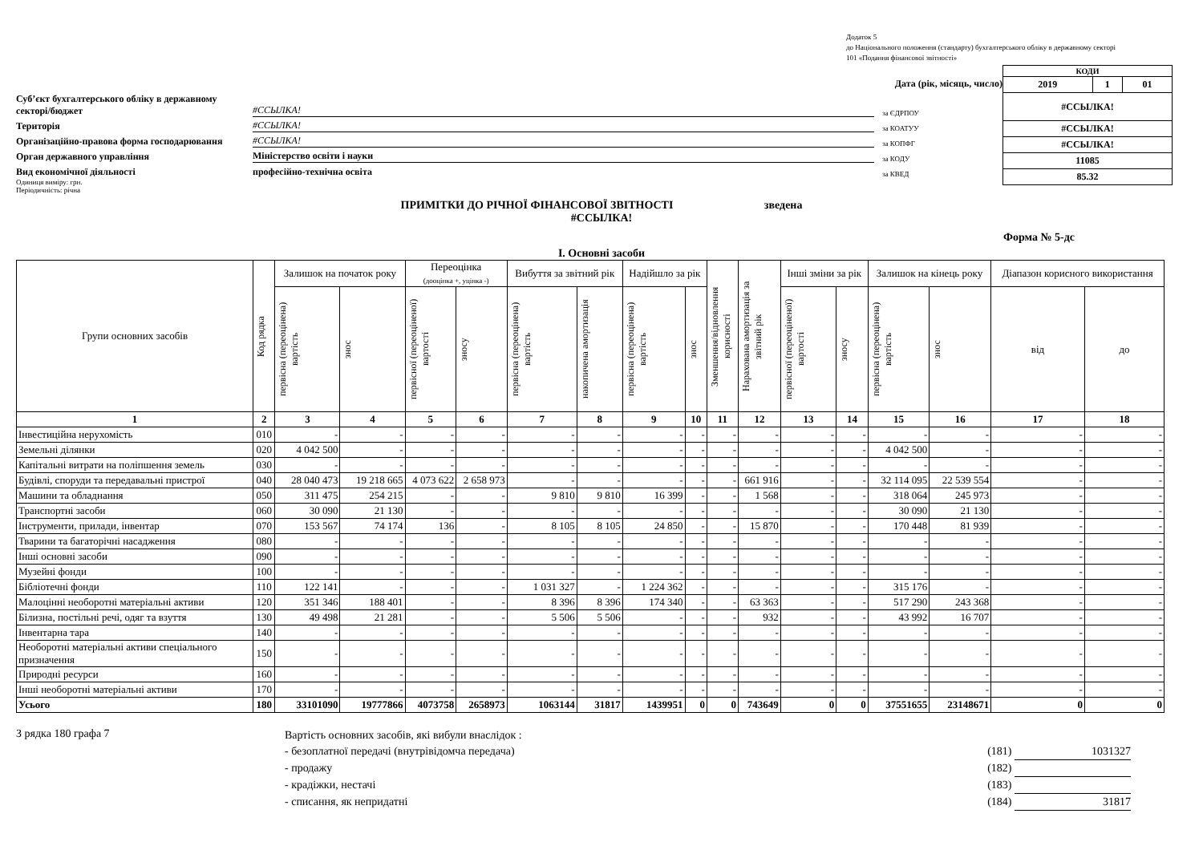Додаток 5
до Національного положення (стандарту) бухгалтерського обліку в державному секторі
101 «Подання фінансової звітності»
Дата (рік, місяць, число)
Суб’єкт бухгалтерського обліку в державному секторі/бюджет #ССЫЛКА! за ЄДРПОУ
Територія #ССЫЛКА! за КОАТУУ
Організаційно-правова форма господарювання #ССЫЛКА! за КОПФГ
Орган державного управління Міністерство освіти і науки за КОДУ
Вид економічної діяльності професійно-технічна освіта за КВЕД
Одиниця виміру: грн.
Періодичність: річна
| КОДИ | | |
| 2019 | 1 | 01 |
| #ССЫЛКА! | | |
| #ССЫЛКА! | | |
| #ССЫЛКА! | | |
| 11085 | | |
| 85.32 | | |
ПРИМІТКИ ДО РІЧНОЇ ФІНАНСОВОЇ ЗВІТНОСТІ зведена
#ССЫЛКА!
Форма № 5-дс
I. Основні засоби
| Групи основних засобів | Код рядка | Залишок на початок року | | Переоцінка (дооцінка +, уцінка -) | | Вибуття за звітний рік | | Надійшло за рік | | Зменшення/відновлення корисності | Нарахована амортизація за звітний рік | Інші зміни за рік | | Залишок на кінець року | | Діапазон корисного використання | |
| --- | --- | --- | --- | --- | --- | --- | --- | --- | --- | --- | --- | --- | --- | --- | --- | --- | --- |
| | | первісна (переоцінена) вартість | знос | первісної (переоціненої) вартості | зносу | первісна (переоцінена) вартість | накопичена амортизація | первісна (переоцінена) вартість | знос | | | первісної (переоціненої) вартості | зносу | первісна (переоцінена) вартість | знос | від | до |
| 1 | 2 | 3 | 4 | 5 | 6 | 7 | 8 | 9 | 10 | 11 | 12 | 13 | 14 | 15 | 16 | 17 | 18 |
| Інвестиційна нерухомість | 010 | - | - | - | - | - | - | - | - | - | - | - | - | - | - | - | - |
| Земельні ділянки | 020 | 4 042 500 | - | - | - | - | - | - | - | - | - | - | - | 4 042 500 | - | - | - |
| Капітальні витрати на поліпшення земель | 030 | - | - | - | - | - | - | - | - | - | - | - | - | - | - | - | - |
| Будівлі, споруди та передавальні пристрої | 040 | 28 040 473 | 19 218 665 | 4 073 622 | 2 658 973 | - | - | - | - | - | 661 916 | - | - | 32 114 095 | 22 539 554 | - | - |
| Машини та обладнання | 050 | 311 475 | 254 215 | - | - | 9 810 | 9 810 | 16 399 | - | - | 1 568 | - | - | 318 064 | 245 973 | - | - |
| Транспортні засоби | 060 | 30 090 | 21 130 | - | - | - | - | - | - | - | - | - | - | 30 090 | 21 130 | - | - |
| Інструменти, прилади, інвентар | 070 | 153 567 | 74 174 | 136 | - | 8 105 | 8 105 | 24 850 | - | - | 15 870 | - | - | 170 448 | 81 939 | - | - |
| Тварини та багаторічні насадження | 080 | - | - | - | - | - | - | - | - | - | - | - | - | - | - | - | - |
| Інші основні засоби | 090 | - | - | - | - | - | - | - | - | - | - | - | - | - | - | - | - |
| Музейні фонди | 100 | - | - | - | - | - | - | - | - | - | - | - | - | - | - | - | - |
| Бібліотечні фонди | 110 | 122 141 | - | - | - | 1 031 327 | - | 1 224 362 | - | - | - | - | - | 315 176 | - | - | - |
| Малоцінні необоротні матеріальні активи | 120 | 351 346 | 188 401 | - | - | 8 396 | 8 396 | 174 340 | - | - | 63 363 | - | - | 517 290 | 243 368 | - | - |
| Білизна, постільні речі, одяг та взуття | 130 | 49 498 | 21 281 | - | - | 5 506 | 5 506 | - | - | - | 932 | - | - | 43 992 | 16 707 | - | - |
| Інвентарна тара | 140 | - | - | - | - | - | - | - | - | - | - | - | - | - | - | - | - |
| Необоротні матеріальні активи спеціального призначення | 150 | - | - | - | - | - | - | - | - | - | - | - | - | - | - | - | - |
| Природні ресурси | 160 | - | - | - | - | - | - | - | - | - | - | - | - | - | - | - | - |
| Інші необоротні матеріальні активи | 170 | - | - | - | - | - | - | - | - | - | - | - | - | - | - | - | - |
| Усього | 180 | 33101090 | 19777866 | 4073758 | 2658973 | 1063144 | 31817 | 1439951 | 0 | 0 | 743649 | 0 | 0 | 37551655 | 23148671 | 0 | 0 |
З рядка 180 графа 7
Вартість основних засобів, які вибули внаслідок :
- безоплатної передачі (внутрівідомча передача) (181) 1031327
- продажу (182)
- крадіжки, нестачі (183)
- списання, як непридатні (184) 31817